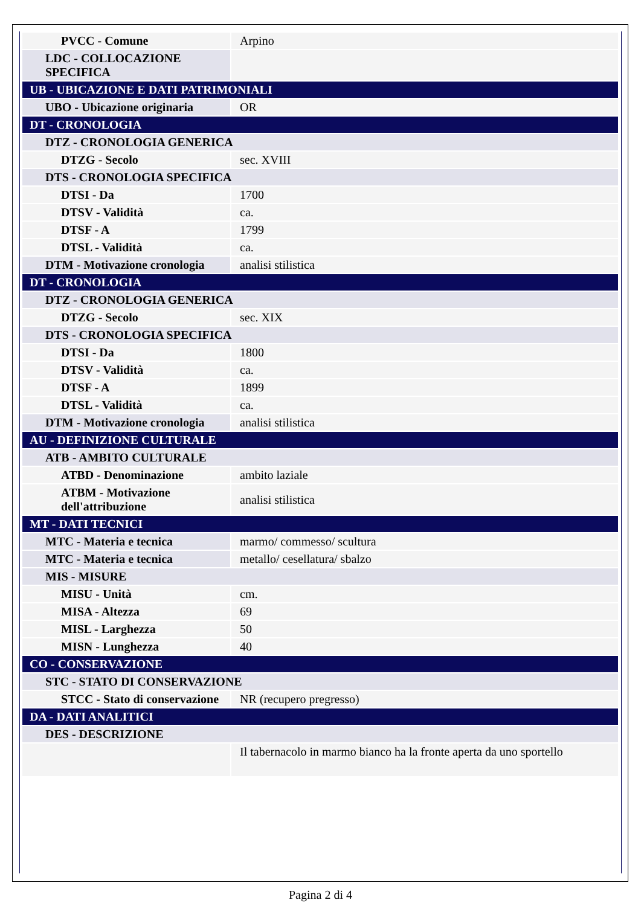| PVCC - Comune | Arpino |
| LDC - COLLOCAZIONE SPECIFICA | |
| UB - UBICAZIONE E DATI PATRIMONIALI | |
| UBO - Ubicazione originaria | OR |
| DT - CRONOLOGIA | |
| DTZ - CRONOLOGIA GENERICA | |
| DTZG - Secolo | sec. XVIII |
| DTS - CRONOLOGIA SPECIFICA | |
| DTSI - Da | 1700 |
| DTSV - Validità | ca. |
| DTSF - A | 1799 |
| DTSL - Validità | ca. |
| DTM - Motivazione cronologia | analisi stilistica |
| DT - CRONOLOGIA | |
| DTZ - CRONOLOGIA GENERICA | |
| DTZG - Secolo | sec. XIX |
| DTS - CRONOLOGIA SPECIFICA | |
| DTSI - Da | 1800 |
| DTSV - Validità | ca. |
| DTSF - A | 1899 |
| DTSL - Validità | ca. |
| DTM - Motivazione cronologia | analisi stilistica |
| AU - DEFINIZIONE CULTURALE | |
| ATB - AMBITO CULTURALE | |
| ATBD - Denominazione | ambito laziale |
| ATBM - Motivazione dell'attribuzione | analisi stilistica |
| MT - DATI TECNICI | |
| MTC - Materia e tecnica | marmo/ commesso/ scultura |
| MTC - Materia e tecnica | metallo/ cesellatura/ sbalzo |
| MIS - MISURE | |
| MISU - Unità | cm. |
| MISA - Altezza | 69 |
| MISL - Larghezza | 50 |
| MISN - Lunghezza | 40 |
| CO - CONSERVAZIONE | |
| STC - STATO DI CONSERVAZIONE | |
| STCC - Stato di conservazione | NR (recupero pregresso) |
| DA - DATI ANALITICI | |
| DES - DESCRIZIONE | |
| | Il tabernacolo in marmo bianco ha la fronte aperta da uno sportello |
Pagina 2 di 4